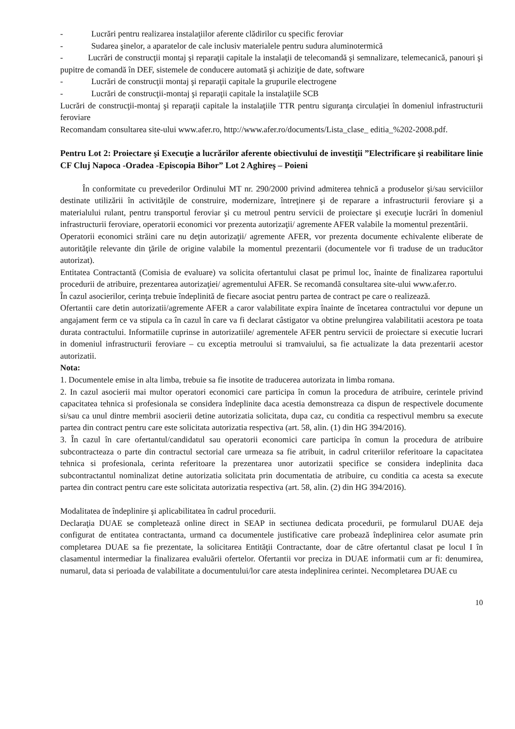- Lucrări pentru realizarea instalaţiilor aferente clădirilor cu specific feroviar
- Sudarea şinelor, a aparatelor de cale inclusiv materialele pentru sudura aluminotermică
- Lucrări de construcţii montaj şi reparaţii capitale la instalaţii de telecomandă şi semnalizare, telemecanică, panouri şi pupitre de comandă în DEF, sistemele de conducere automată şi achiziţie de date, software
- Lucrări de construcţii montaj şi reparaţii capitale la grupurile electrogene
- Lucrări de construcţii-montaj şi reparaţii capitale la instalaţiile SCB
Lucrări de construcţii-montaj şi reparaţii capitale la instalaţiile TTR pentru siguranţa circulaţiei în domeniul infrastructurii feroviare
Recomandam consultarea site-ului www.afer.ro, http://www.afer.ro/documents/Lista_clase_ editia_%202-2008.pdf.
Pentru Lot 2: Proiectare şi Execuţie a lucrărilor aferente obiectivului de investiţii ”Electrificare şi reabilitare linie CF Cluj Napoca -Oradea -Episcopia Bihor” Lot 2 Aghireş – Poieni
În conformitate cu prevederilor Ordinului MT nr. 290/2000 privind admiterea tehnică a produselor şi/sau serviciilor destinate utilizării în activităţile de construire, modernizare, întreţinere şi de reparare a infrastructurii feroviare şi a materialului rulant, pentru transportul feroviar şi cu metroul pentru servicii de proiectare şi execuţie lucrări în domeniul infrastructurii feroviare, operatorii economici vor prezenta autorizaţii/ agremente AFER valabile la momentul prezentării.
Operatorii economici străini care nu deţin autorizaţii/ agremente AFER, vor prezenta documente echivalente eliberate de autorităţile relevante din ţările de origine valabile la momentul prezentarii (documentele vor fi traduse de un traducător autorizat).
Entitatea Contractantă (Comisia de evaluare) va solicita ofertantului clasat pe primul loc, înainte de finalizarea raportului procedurii de atribuire, prezentarea autorizaţiei/ agrementului AFER. Se recomandă consultarea site-ului www.afer.ro.
În cazul asocierilor, cerinţa trebuie îndeplinită de fiecare asociat pentru partea de contract pe care o realizează.
Ofertantii care detin autorizatii/agremente AFER a caror valabilitate expira înainte de încetarea contractului vor depune un angajament ferm ce va stipula ca în cazul în care va fi declarat câstigator va obtine prelungirea valabilitatii acestora pe toata durata contractului. Informatiile cuprinse in autorizatiile/ agrementele AFER pentru servicii de proiectare si executie lucrari in domeniul infrastructurii feroviare – cu exceptia metroului si tramvaiului, sa fie actualizate la data prezentarii acestor autorizatii.
Nota:
1. Documentele emise in alta limba, trebuie sa fie insotite de traducerea autorizata in limba romana.
2. In cazul asocierii mai multor operatori economici care participa în comun la procedura de atribuire, cerintele privind capacitatea tehnica si profesionala se considera îndeplinite daca acestia demonstreaza ca dispun de respectivele documente si/sau ca unul dintre membrii asocierii detine autorizatia solicitata, dupa caz, cu conditia ca respectivul membru sa execute partea din contract pentru care este solicitata autorizatia respectiva (art. 58, alin. (1) din HG 394/2016).
3. În cazul în care ofertantul/candidatul sau operatorii economici care participa în comun la procedura de atribuire subcontracteaza o parte din contractul sectorial care urmeaza sa fie atribuit, in cadrul criteriilor referitoare la capacitatea tehnica si profesionala, cerinta referitoare la prezentarea unor autorizatii specifice se considera indeplinita daca subcontractantul nominalizat detine autorizatia solicitata prin documentatia de atribuire, cu conditia ca acesta sa execute partea din contract pentru care este solicitata autorizatia respectiva (art. 58, alin. (2) din HG 394/2016).
Modalitatea de îndeplinire şi aplicabilitatea în cadrul procedurii.
Declaraţia DUAE se completează online direct in SEAP in sectiunea dedicata procedurii, pe formularul DUAE deja configurat de entitatea contractanta, urmand ca documentele justificative care probează îndeplinirea celor asumate prin completarea DUAE sa fie prezentate, la solicitarea Entităţii Contractante, doar de către ofertantul clasat pe locul I în clasamentul intermediar la finalizarea evaluării ofertelor. Ofertantii vor preciza in DUAE informatii cum ar fi: denumirea, numarul, data si perioada de valabilitate a documentului/lor care atesta indeplinirea cerintei. Necompletarea DUAE cu
10